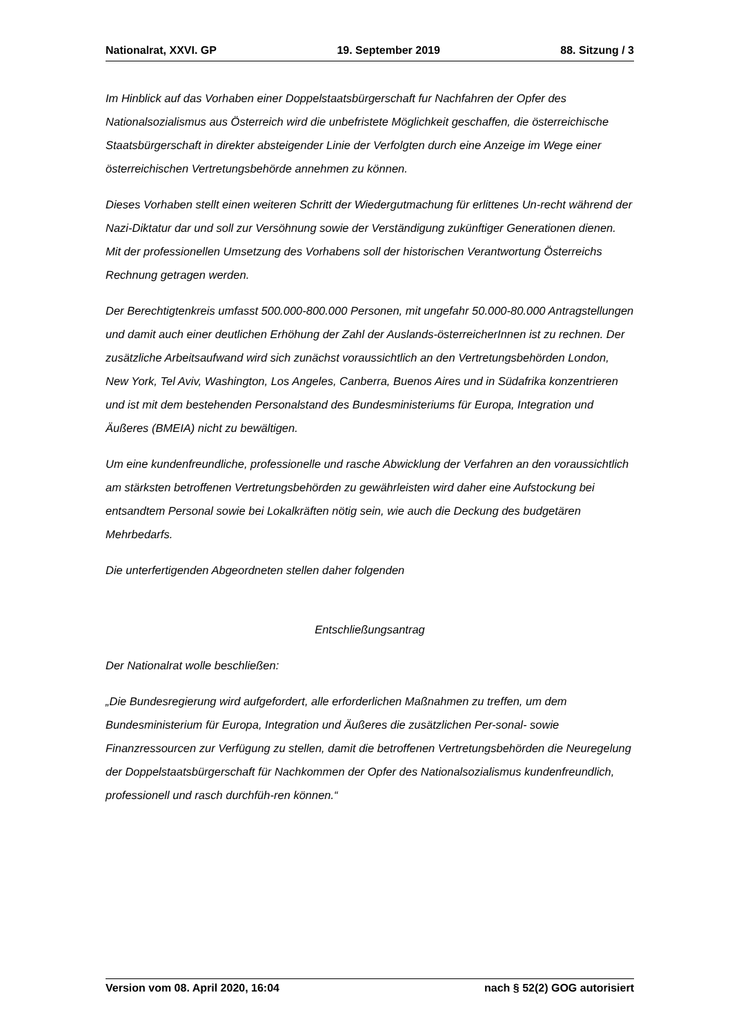Nationalrat, XXVI. GP 19. September 2019 88. Sitzung / 3
Im Hinblick auf das Vorhaben einer Doppelstaatsbürgerschaft fur Nachfahren der Opfer des Nationalsozialismus aus Österreich wird die unbefristete Möglichkeit geschaffen, die österreichische Staatsbürgerschaft in direkter absteigender Linie der Verfolgten durch eine Anzeige im Wege einer österreichischen Vertretungsbehörde annehmen zu können.
Dieses Vorhaben stellt einen weiteren Schritt der Wiedergutmachung für erlittenes Un-recht während der Nazi-Diktatur dar und soll zur Versöhnung sowie der Verständigung zukünftiger Generationen dienen. Mit der professionellen Umsetzung des Vorhabens soll der historischen Verantwortung Österreichs Rechnung getragen werden.
Der Berechtigtenkreis umfasst 500.000-800.000 Personen, mit ungefahr 50.000-80.000 Antragstellungen und damit auch einer deutlichen Erhöhung der Zahl der Auslands-österreicherInnen ist zu rechnen. Der zusätzliche Arbeitsaufwand wird sich zunächst voraussichtlich an den Vertretungsbehörden London, New York, Tel Aviv, Washington, Los Angeles, Canberra, Buenos Aires und in Südafrika konzentrieren und ist mit dem bestehenden Personalstand des Bundesministeriums für Europa, Integration und Äußeres (BMEIA) nicht zu bewältigen.
Um eine kundenfreundliche, professionelle und rasche Abwicklung der Verfahren an den voraussichtlich am stärksten betroffenen Vertretungsbehörden zu gewährleisten wird daher eine Aufstockung bei entsandtem Personal sowie bei Lokalkräften nötig sein, wie auch die Deckung des budgetären Mehrbedarfs.
Die unterfertigenden Abgeordneten stellen daher folgenden
Entschließungsantrag
Der Nationalrat wolle beschließen:
„Die Bundesregierung wird aufgefordert, alle erforderlichen Maßnahmen zu treffen, um dem Bundesministerium für Europa, Integration und Äußeres die zusätzlichen Per-sonal- sowie Finanzressourcen zur Verfügung zu stellen, damit die betroffenen Vertretungsbehörden die Neuregelung der Doppelstaatsbürgerschaft für Nachkommen der Opfer des Nationalsozialismus kundenfreundlich, professionell und rasch durchfüh-ren können.“
Version vom 08. April 2020, 16:04 nach § 52(2) GOG autorisiert